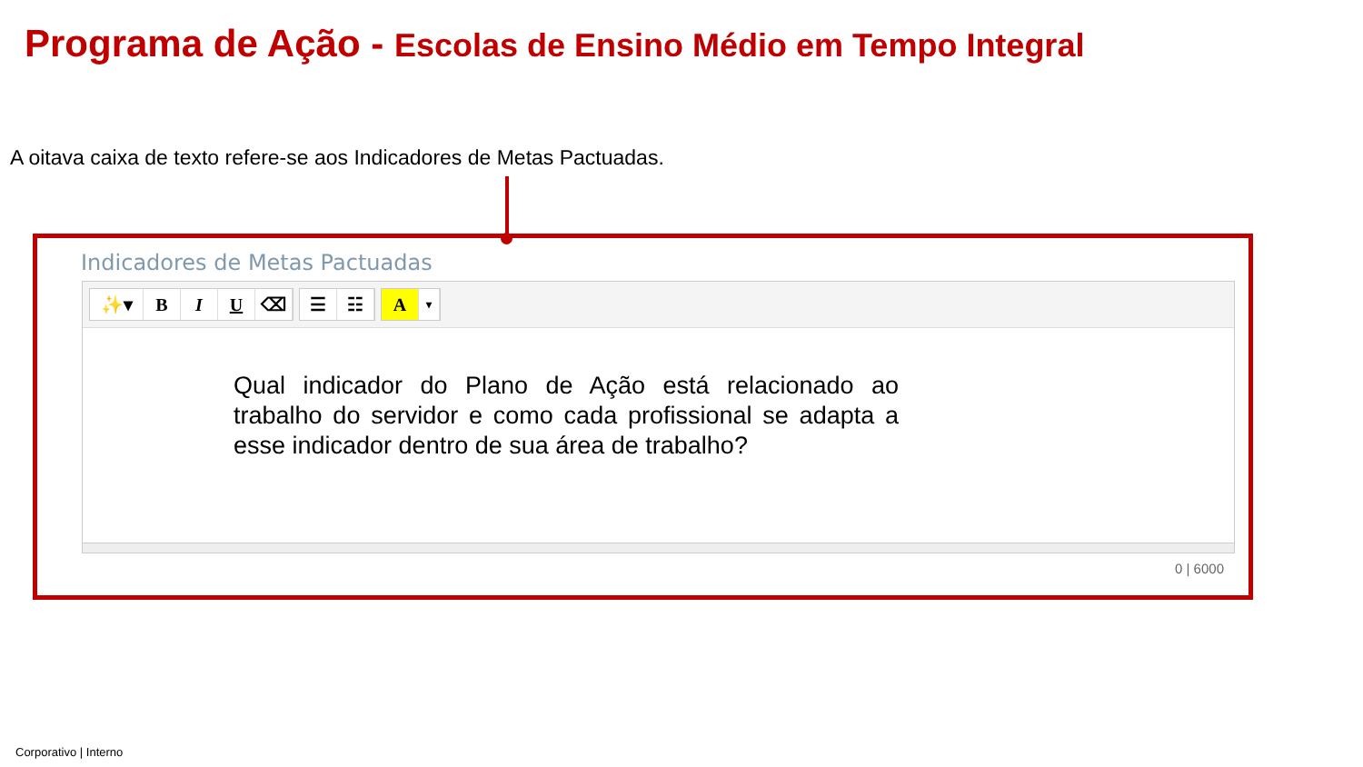Programa de Ação - Escolas de Ensino Médio em Tempo Integral
A oitava caixa de texto refere-se aos Indicadores de Metas Pactuadas.
Indicadores de Metas Pactuadas
✨▾ B I U ⌫
☰ ☷
A
▾
Qual indicador do Plano de Ação está relacionado ao trabalho do servidor e como cada profissional se adapta a esse indicador dentro de sua área de trabalho?
0 | 6000
Corporativo | Interno